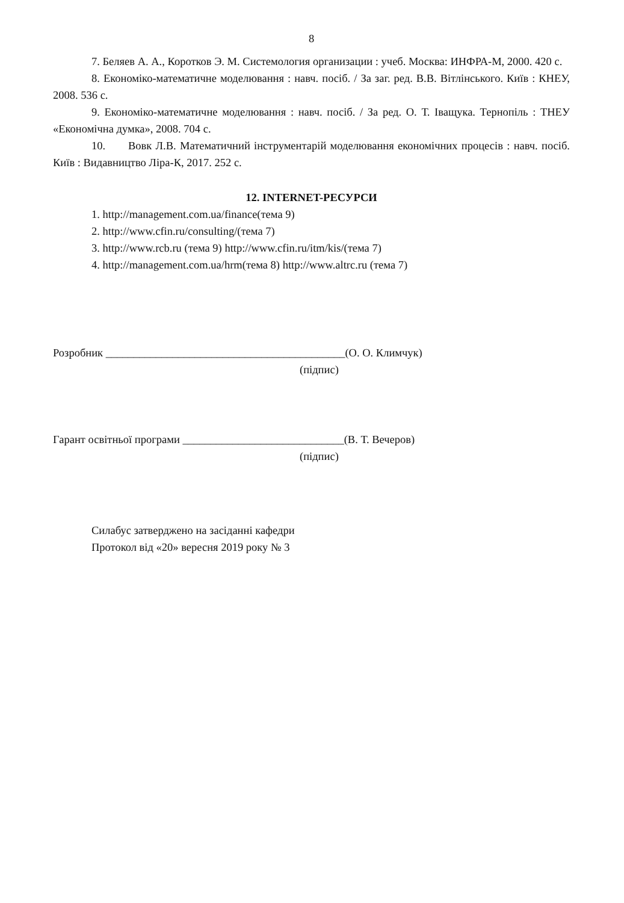8
7. Беляев А. А., Коротков Э. М. Системология организации : учеб. Москва: ИНФРА-М, 2000. 420 с.
8. Економіко-математичне моделювання : навч. посіб. / За заг. ред. В.В. Вітлінського. Київ : КНЕУ, 2008. 536 с.
9. Економіко-математичне моделювання : навч. посіб. / За ред. О. Т. Іващука. Тернопіль : ТНЕУ «Економічна думка», 2008. 704 с.
10. Вовк Л.В. Математичний інструментарій моделювання економічних процесів : навч. посіб. Київ : Видавництво Ліра-К, 2017. 252 с.
12. INTERNET-РЕСУРСИ
1. http://management.com.ua/finance(тема 9)
2. http://www.cfin.ru/consulting/(тема 7)
3. http://www.rcb.ru (тема 9) http://www.cfin.ru/itm/kis/(тема 7)
4. http://management.com.ua/hrm(тема 8) http://www.altrc.ru (тема 7)
Розробник ___________________________________________(О. О. Климчук)
(підпис)
Гарант освітньої програми _____________________________(В. Т. Вечеров)
(підпис)
Силабус затверджено на засіданні кафедри
Протокол від «20» вересня 2019 року № 3